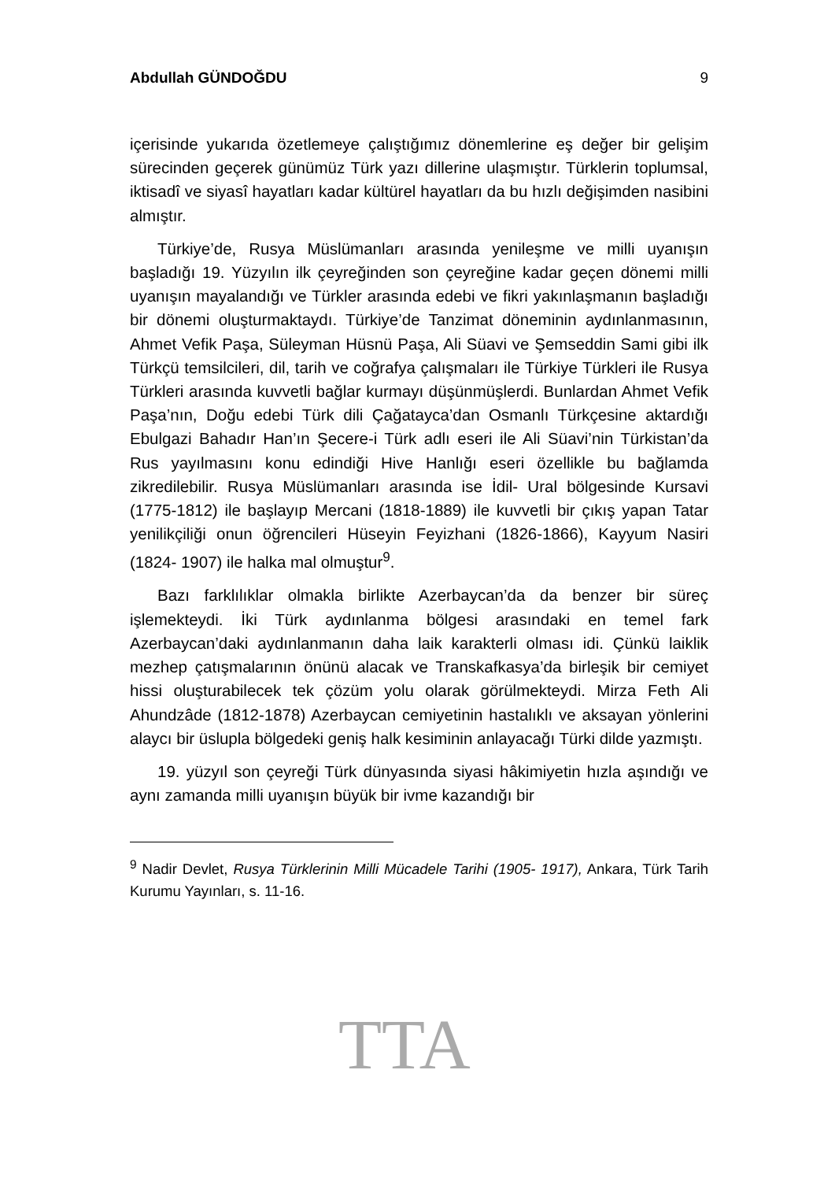Abdullah GÜNDOĞDU 9
içerisinde yukarıda özetlemeye çalıştığımız dönemlerine eş değer bir gelişim sürecinden geçerek günümüz Türk yazı dillerine ulaşmıştır. Türklerin toplumsal, iktisadî ve siyasî hayatları kadar kültürel hayatları da bu hızlı değişimden nasibini almıştır.
Türkiye’de, Rusya Müslümanları arasında yenileşme ve milli uyanışın başladığı 19. Yüzyılın ilk çeyreğinden son çeyreğine kadar geçen dönemi milli uyanışın mayalandığı ve Türkler arasında edebi ve fikri yakınlaşmanın başladığı bir dönemi oluşturmaktaydı. Türkiye’de Tanzimat döneminin aydınlanmasının, Ahmet Vefik Paşa, Süleyman Hüsnü Paşa, Ali Süavi ve Şemseddin Sami gibi ilk Türkçü temsilcileri, dil, tarih ve coğrafya çalışmaları ile Türkiye Türkleri ile Rusya Türkleri arasında kuvvetli bağlar kurmayı düşünmüşlerdi. Bunlardan Ahmet Vefik Paşa’nın, Doğu edebi Türk dili Çağatayca’dan Osmanlı Türkçesine aktardığı Ebulgazi Bahadır Han’ın Şecere-i Türk adlı eseri ile Ali Süavi’nin Türkistan’da Rus yayılmasını konu edindiği Hive Hanlığı eseri özellikle bu bağlamda zikredilebilir. Rusya Müslümanları arasında ise İdil- Ural bölgesinde Kursavi (1775-1812) ile başlayıp Mercani (1818-1889) ile kuvvetli bir çıkış yapan Tatar yenilikçiliği onun öğrencileri Hüseyin Feyizhani (1826-1866), Kayyum Nasiri (1824- 1907) ile halka mal olmuştur<sup>9</sup>.
Bazı farklılıklar olmakla birlikte Azerbaycan’da da benzer bir süreç işlemekteydi. İki Türk aydınlanma bölgesi arasındaki en temel fark Azerbaycan’daki aydınlanmanın daha laik karakterli olması idi. Çünkü laiklik mezhep çatışmalarının önünü alacak ve Transkafkasya’da birleşik bir cemiyet hissi oluşturabilecek tek çözüm yolu olarak görülmekteydi. Mirza Feth Ali Ahundzâde (1812-1878) Azerbaycan cemiyetinin hastalıklı ve aksayan yönlerini alaycı bir üslupla bölgedeki geniş halk kesiminin anlayacağı Türki dilde yazmıştı.
19. yüzyıl son çeyreği Türk dünyasında siyasi hâkimiyetin hızla aşındığı ve aynı zamanda milli uyanışın büyük bir ivme kazandığı bir
<sup>9</sup> Nadir Devlet, Rusya Türklerinin Milli Mücadele Tarihi (1905- 1917), Ankara, Türk Tarih Kurumu Yayınları, s. 11-16.
TTA